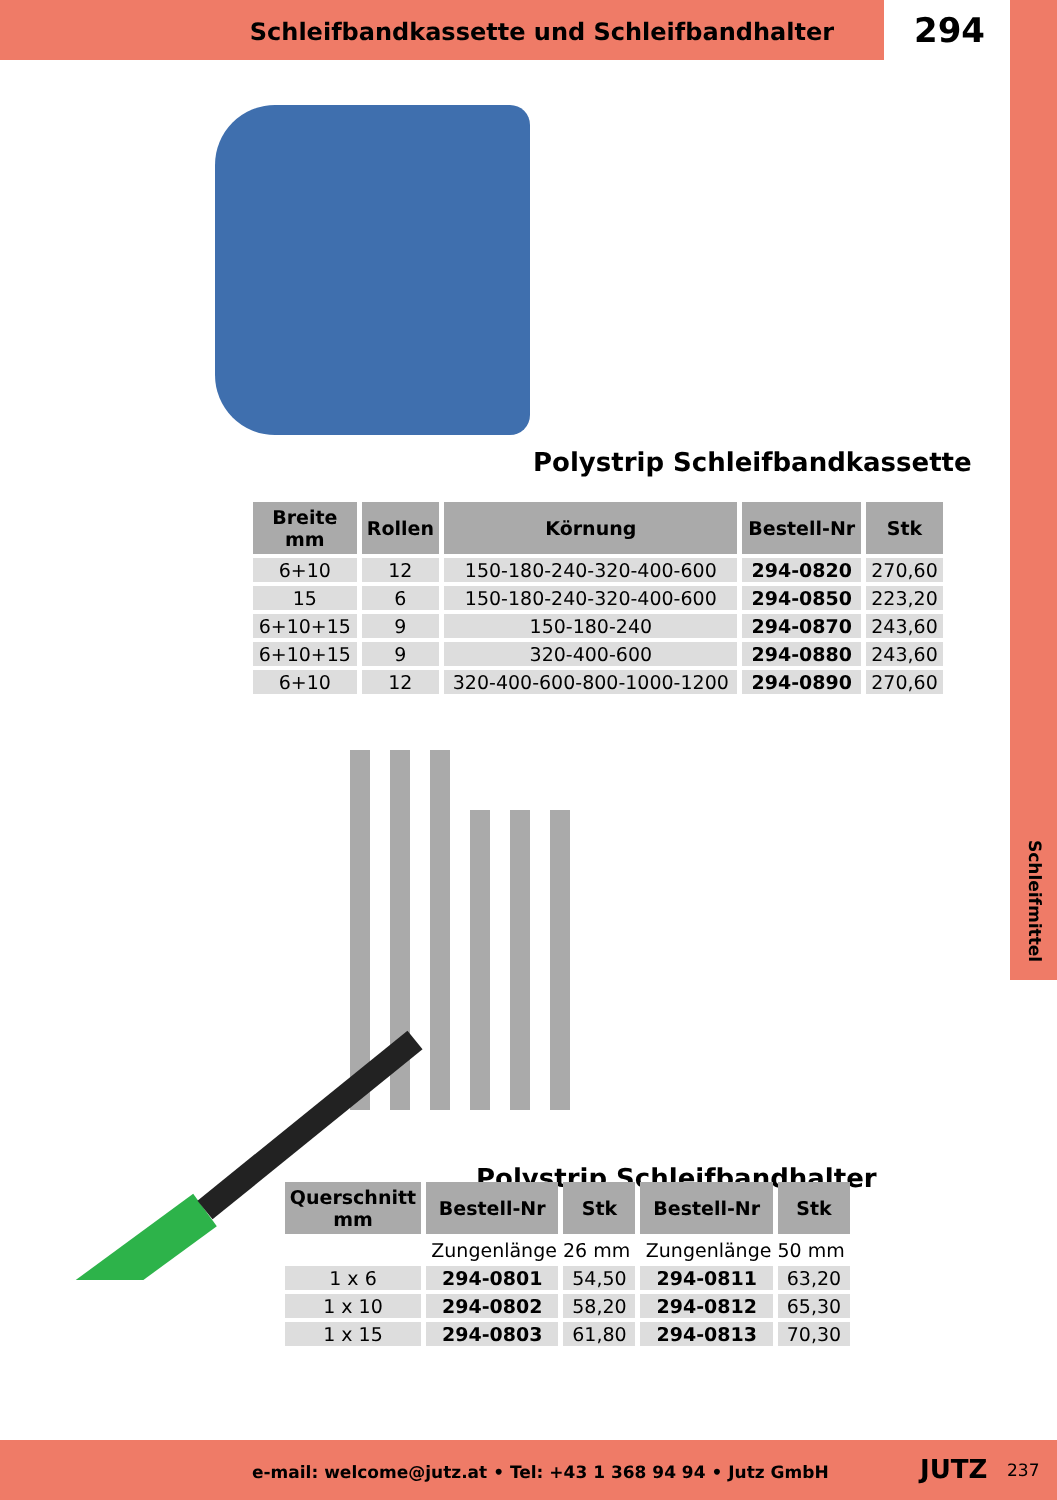Schleifbandkassette und Schleifbandhalter
294
Schleifmittel
Polystrip Schleifbandkassette
| Breite mm | Rollen | Körnung | Bestell-Nr | Stk |
| --- | --- | --- | --- | --- |
| 6+10 | 12 | 150-180-240-320-400-600 | 294-0820 | 270,60 |
| 15 | 6 | 150-180-240-320-400-600 | 294-0850 | 223,20 |
| 6+10+15 | 9 | 150-180-240 | 294-0870 | 243,60 |
| 6+10+15 | 9 | 320-400-600 | 294-0880 | 243,60 |
| 6+10 | 12 | 320-400-600-800-1000-1200 | 294-0890 | 270,60 |
Polystrip Schleifbandhalter
| Querschnitt mm | Bestell-Nr | Stk | Bestell-Nr | Stk |
| --- | --- | --- | --- | --- |
| | Zungenlänge 26 mm | | Zungenlänge 50 mm | |
| 1 x 6 | 294-0801 | 54,50 | 294-0811 | 63,20 |
| 1 x 10 | 294-0802 | 58,20 | 294-0812 | 65,30 |
| 1 x 15 | 294-0803 | 61,80 | 294-0813 | 70,30 |
e-mail: welcome@jutz.at • Tel: +43 1 368 94 94 • Jutz GmbH JUTZ 237